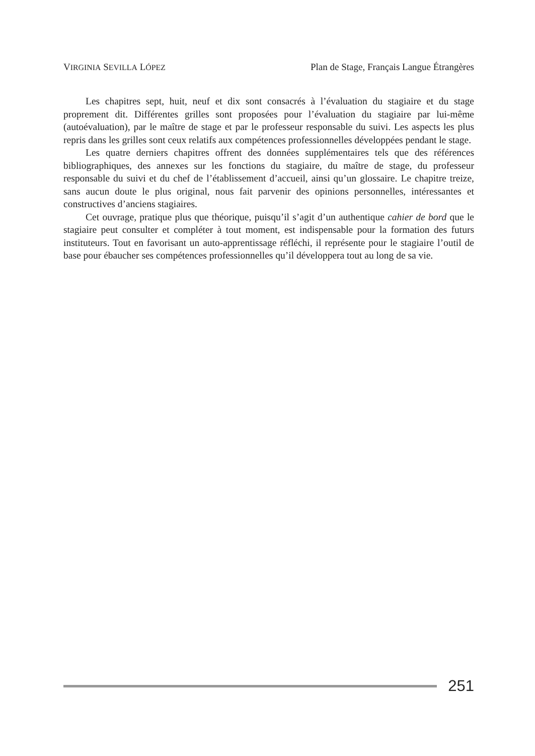VIRGINIA SEVILLA LÓPEZ Plan de Stage, Français Langue Étrangères
Les chapitres sept, huit, neuf et dix sont consacrés à l’évaluation du stagiaire et du stage proprement dit. Différentes grilles sont proposées pour l’évaluation du stagiaire par lui-même (autoévaluation), par le maître de stage et par le professeur responsable du suivi. Les aspects les plus repris dans les grilles sont ceux relatifs aux compétences professionnelles développées pendant le stage.
Les quatre derniers chapitres offrent des données supplémentaires tels que des références bibliographiques, des annexes sur les fonctions du stagiaire, du maître de stage, du professeur responsable du suivi et du chef de l’établissement d’accueil, ainsi qu’un glossaire. Le chapitre treize, sans aucun doute le plus original, nous fait parvenir des opinions personnelles, intéressantes et constructives d’anciens stagiaires.
Cet ouvrage, pratique plus que théorique, puisqu’il s’agit d’un authentique cahier de bord que le stagiaire peut consulter et compléter à tout moment, est indispensable pour la formation des futurs instituteurs. Tout en favorisant un auto-apprentissage réfléchi, il représente pour le stagiaire l’outil de base pour ébaucher ses compétences professionnelles qu’il développera tout au long de sa vie.
251